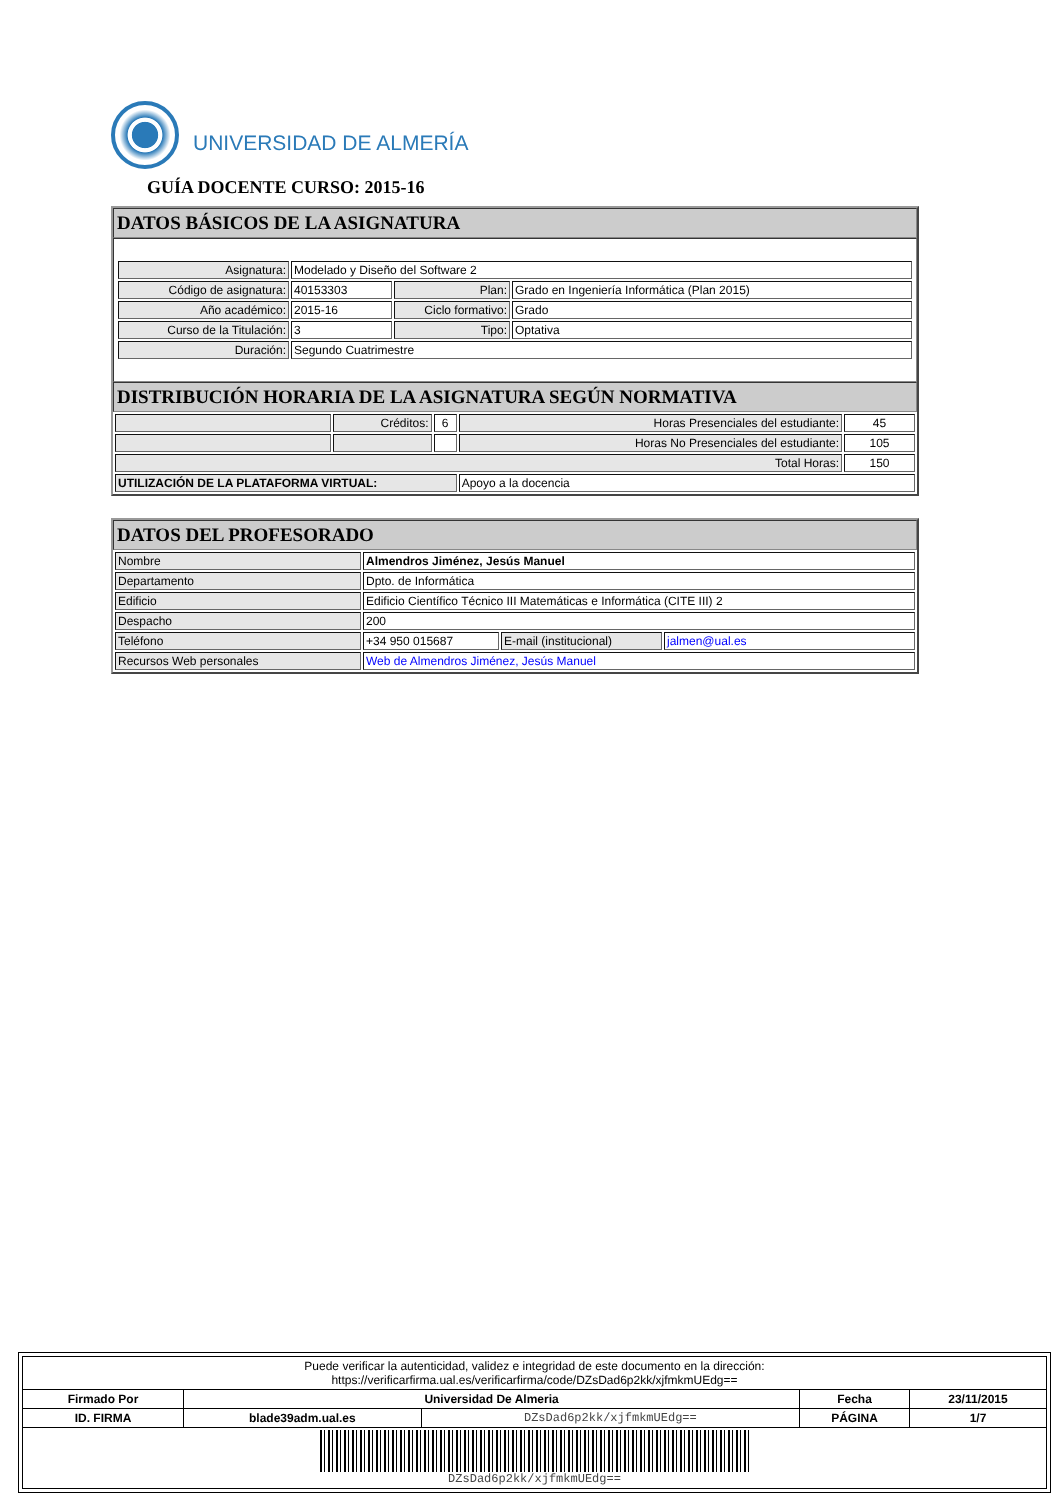UNIVERSIDAD DE ALMERÍA
GUÍA DOCENTE CURSO: 2015-16
DATOS BÁSICOS DE LA ASIGNATURA
| Asignatura: | Modelado y Diseño del Software 2 | | |
| Código de asignatura: | 40153303 | Plan: | Grado en Ingeniería Informática (Plan 2015) |
| Año académico: | 2015-16 | Ciclo formativo: | Grado |
| Curso de la Titulación: | 3 | Tipo: | Optativa |
| Duración: | Segundo Cuatrimestre | | |
DISTRIBUCIÓN HORARIA DE LA ASIGNATURA SEGÚN NORMATIVA
| | Créditos: | 6 | Horas Presenciales del estudiante: | 45 |
| | | | Horas No Presenciales del estudiante: | 105 |
| Total Horas: | | | | 150 |
| UTILIZACIÓN DE LA PLATAFORMA VIRTUAL: | | | Apoyo a la docencia | |
DATOS DEL PROFESORADO
| Nombre | Almendros Jiménez, Jesús Manuel | | |
| Departamento | Dpto. de Informática | | |
| Edificio | Edificio Científico Técnico III Matemáticas e Informática (CITE III) 2 | | |
| Despacho | 200 | | |
| Teléfono | +34 950 015687 | E-mail (institucional) | jalmen@ual.es |
| Recursos Web personales | Web de Almendros Jiménez, Jesús Manuel | | |
| Puede verificar la autenticidad, validez e integridad de este documento en la dirección: https://verificarfirma.ual.es/verificarfirma/code/DZsDad6p2kk/xjfmkmUEdg== | | | | |
| Firmado Por | Universidad De Almeria | | Fecha | 23/11/2015 |
| ID. FIRMA | blade39adm.ual.es | DZsDad6p2kk/xjfmkmUEdg== | PÁGINA | 1/7 |
| DZsDad6p2kk/xjfmkmUEdg== | | | | |